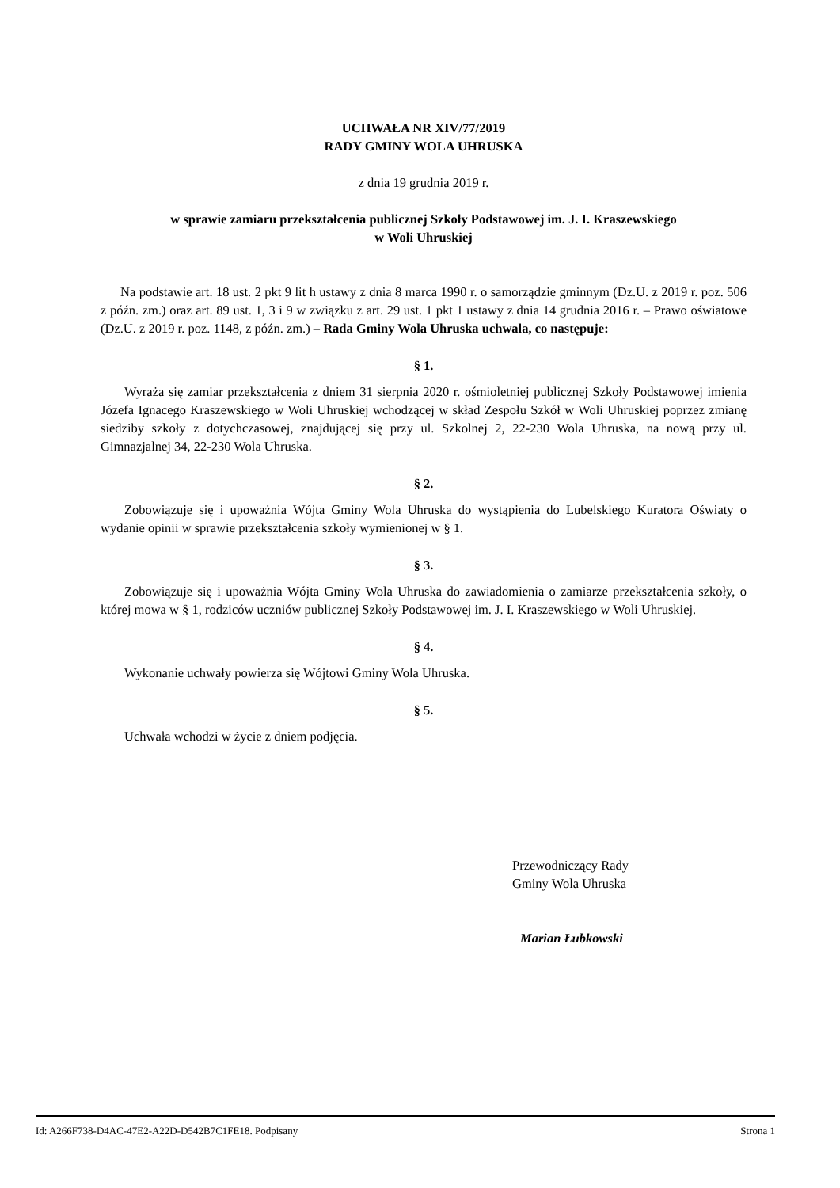UCHWAŁA NR XIV/77/2019
RADY GMINY WOLA UHRUSKA
z dnia 19 grudnia 2019 r.
w sprawie zamiaru przekształcenia publicznej Szkoły Podstawowej im. J. I. Kraszewskiego
w Woli Uhruskiej
Na podstawie art. 18 ust. 2 pkt 9 lit h ustawy z dnia 8 marca 1990 r. o samorządzie gminnym (Dz.U. z 2019 r. poz. 506 z późn. zm.) oraz art. 89 ust. 1, 3 i 9 w związku z art. 29 ust. 1 pkt 1 ustawy z dnia 14 grudnia 2016 r. – Prawo oświatowe (Dz.U. z 2019 r. poz. 1148, z późn. zm.) – Rada Gminy Wola Uhruska uchwala, co następuje:
§ 1.
Wyraża się zamiar przekształcenia z dniem 31 sierpnia 2020 r. ośmioletniej publicznej Szkoły Podstawowej imienia Józefa Ignacego Kraszewskiego w Woli Uhruskiej wchodzącej w skład Zespołu Szkół w Woli Uhruskiej poprzez zmianę siedziby szkoły z dotychczasowej, znajdującej się przy ul. Szkolnej 2, 22-230 Wola Uhruska, na nową przy ul. Gimnazjalnej 34, 22-230 Wola Uhruska.
§ 2.
Zobowiązuje się i upoważnia Wójta Gminy Wola Uhruska do wystąpienia do Lubelskiego Kuratora Oświaty o wydanie opinii w sprawie przekształcenia szkoły wymienionej w § 1.
§ 3.
Zobowiązuje się i upoważnia Wójta Gminy Wola Uhruska do zawiadomienia o zamiarze przekształcenia szkoły, o której mowa w § 1, rodziców uczniów publicznej Szkoły Podstawowej im. J. I. Kraszewskiego w Woli Uhruskiej.
§ 4.
Wykonanie uchwały powierza się Wójtowi Gminy Wola Uhruska.
§ 5.
Uchwała wchodzi w życie z dniem podjęcia.
Przewodniczący Rady
Gminy Wola Uhruska
Marian Łubkowski
Id: A266F738-D4AC-47E2-A22D-D542B7C1FE18. Podpisany Strona 1